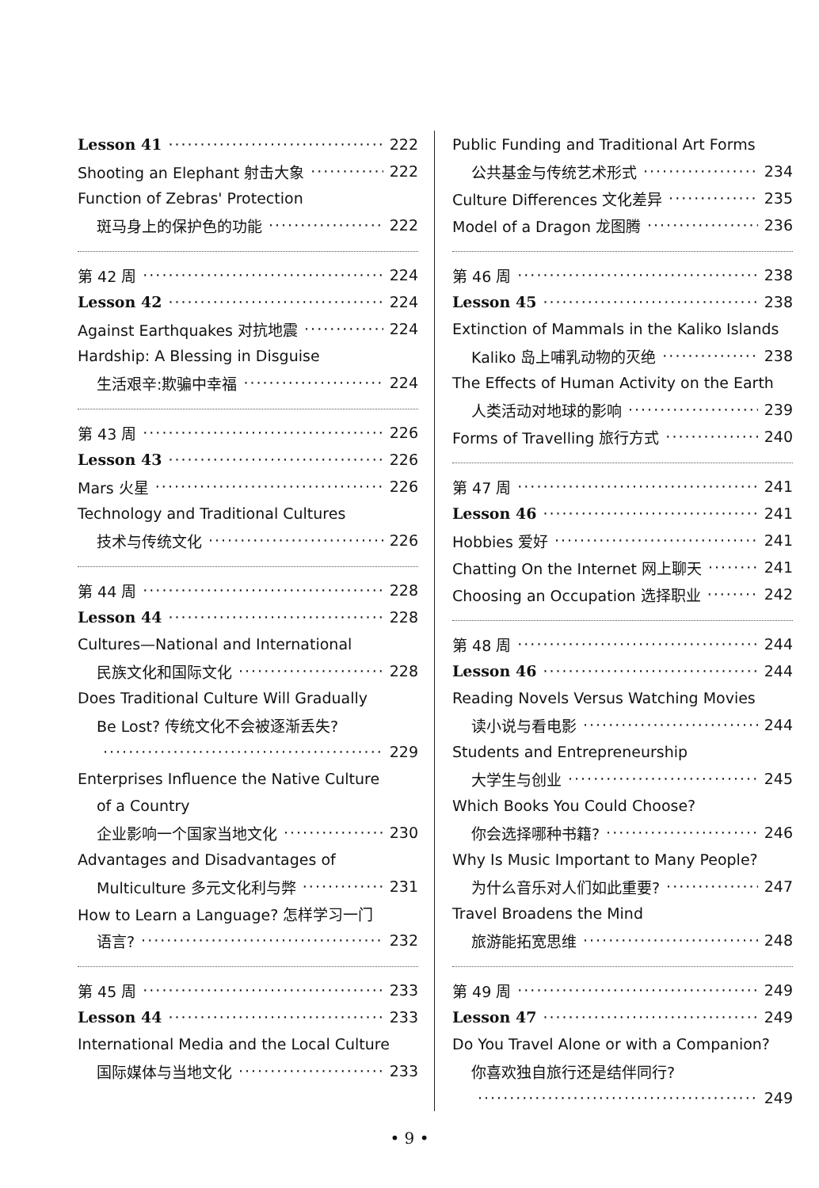Lesson 41 222
Shooting an Elephant 射击大象 222
Function of Zebras' Protection
斑马身上的保护色的功能 222
第 42 周 224
Lesson 42 224
Against Earthquakes 对抗地震 224
Hardship: A Blessing in Disguise
生活艰辛:欺骗中幸福 224
第 43 周 226
Lesson 43 226
Mars 火星 226
Technology and Traditional Cultures
技术与传统文化 226
第 44 周 228
Lesson 44 228
Cultures—National and International
民族文化和国际文化 228
Does Traditional Culture Will Gradually
Be Lost? 传统文化不会被逐渐丢失?
229
Enterprises Influence the Native Culture
of a Country
企业影响一个国家当地文化 230
Advantages and Disadvantages of
Multiculture 多元文化利与弊 231
How to Learn a Language? 怎样学习一门
语言? 232
第 45 周 233
Lesson 44 233
International Media and the Local Culture
国际媒体与当地文化 233
Public Funding and Traditional Art Forms
公共基金与传统艺术形式 234
Culture Differences 文化差异 235
Model of a Dragon 龙图腾 236
第 46 周 238
Lesson 45 238
Extinction of Mammals in the Kaliko Islands
Kaliko 岛上哺乳动物的灭绝 238
The Effects of Human Activity on the Earth
人类活动对地球的影响 239
Forms of Travelling 旅行方式 240
第 47 周 241
Lesson 46 241
Hobbies 爱好 241
Chatting On the Internet 网上聊天 241
Choosing an Occupation 选择职业 242
第 48 周 244
Lesson 46 244
Reading Novels Versus Watching Movies
读小说与看电影 244
Students and Entrepreneurship
大学生与创业 245
Which Books You Could Choose?
你会选择哪种书籍? 246
Why Is Music Important to Many People?
为什么音乐对人们如此重要? 247
Travel Broadens the Mind
旅游能拓宽思维 248
第 49 周 249
Lesson 47 249
Do You Travel Alone or with a Companion?
你喜欢独自旅行还是结伴同行?
249
• 9 •